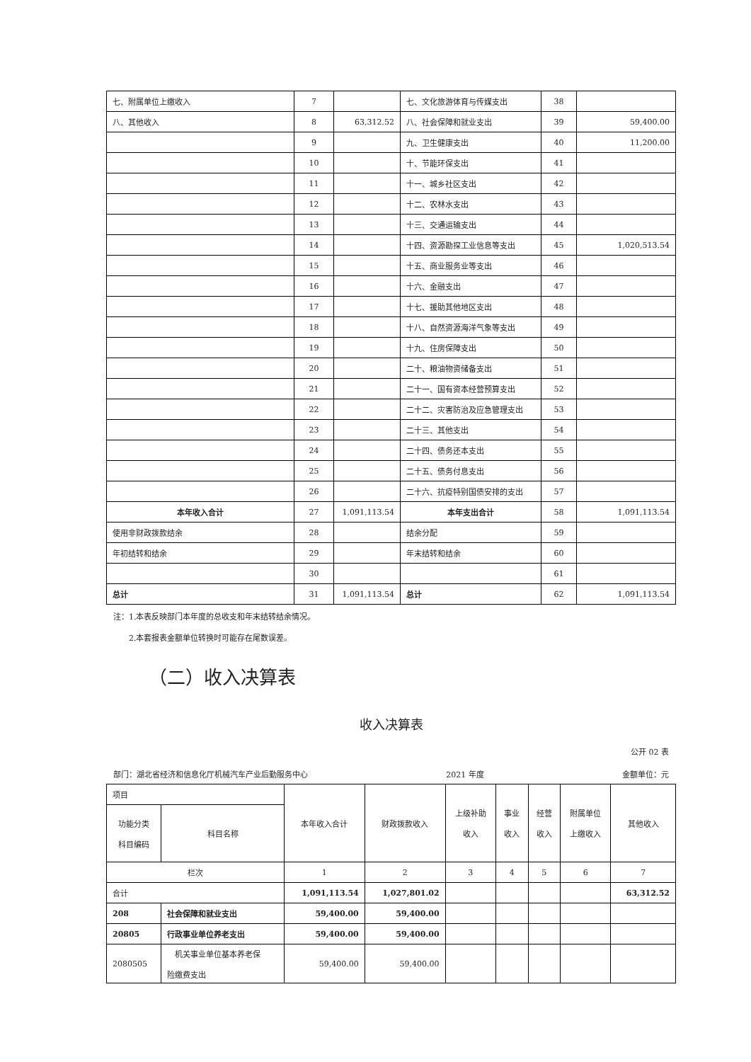| 七、附属单位上缴收入 | 7 | | 七、文化旅游体育与传媒支出 | 38 | |
| 八、其他收入 | 8 | 63,312.52 | 八、社会保障和就业支出 | 39 | 59,400.00 |
| | 9 | | 九、卫生健康支出 | 40 | 11,200.00 |
| | 10 | | 十、节能环保支出 | 41 | |
| | 11 | | 十一、城乡社区支出 | 42 | |
| | 12 | | 十二、农林水支出 | 43 | |
| | 13 | | 十三、交通运输支出 | 44 | |
| | 14 | | 十四、资源勘探工业信息等支出 | 45 | 1,020,513.54 |
| | 15 | | 十五、商业服务业等支出 | 46 | |
| | 16 | | 十六、金融支出 | 47 | |
| | 17 | | 十七、援助其他地区支出 | 48 | |
| | 18 | | 十八、自然资源海洋气象等支出 | 49 | |
| | 19 | | 十九、住房保障支出 | 50 | |
| | 20 | | 二十、粮油物资储备支出 | 51 | |
| | 21 | | 二十一、国有资本经营预算支出 | 52 | |
| | 22 | | 二十二、灾害防治及应急管理支出 | 53 | |
| | 23 | | 二十三、其他支出 | 54 | |
| | 24 | | 二十四、债务还本支出 | 55 | |
| | 25 | | 二十五、债务付息支出 | 56 | |
| | 26 | | 二十六、抗疫特别国债安排的支出 | 57 | |
| 本年收入合计 | 27 | 1,091,113.54 | 本年支出合计 | 58 | 1,091,113.54 |
| 使用非财政拨款结余 | 28 | | 结余分配 | 59 | |
| 年初结转和结余 | 29 | | 年末结转和结余 | 60 | |
| | 30 | | | 61 | |
| 总计 | 31 | 1,091,113.54 | 总计 | 62 | 1,091,113.54 |
注：1.本表反映部门本年度的总收支和年末结转结余情况。
2.本套报表金额单位转换时可能存在尾数误差。
（二）收入决算表
收入决算表
公开 02 表
部门：湖北省经济和信息化厅机械汽车产业后勤服务中心 2021 年度 金额单位：元
| 项目 | | 本年收入合计 | 财政拨款收入 | 上级补助 收入 | 事业 收入 | 经营 收入 | 附属单位 上缴收入 | 其他收入 |
| 功能分类 科目编码 | 科目名称 | | | | | | | |
| 栏次 | | 1 | 2 | 3 | 4 | 5 | 6 | 7 |
| 合计 | | 1,091,113.54 | 1,027,801.02 | | | | | 63,312.52 |
| 208 | 社会保障和就业支出 | 59,400.00 | 59,400.00 | | | | | |
| 20805 | 行政事业单位养老支出 | 59,400.00 | 59,400.00 | | | | | |
| 2080505 | 机关事业单位基本养老保 险缴费支出 | 59,400.00 | 59,400.00 | | | | | |